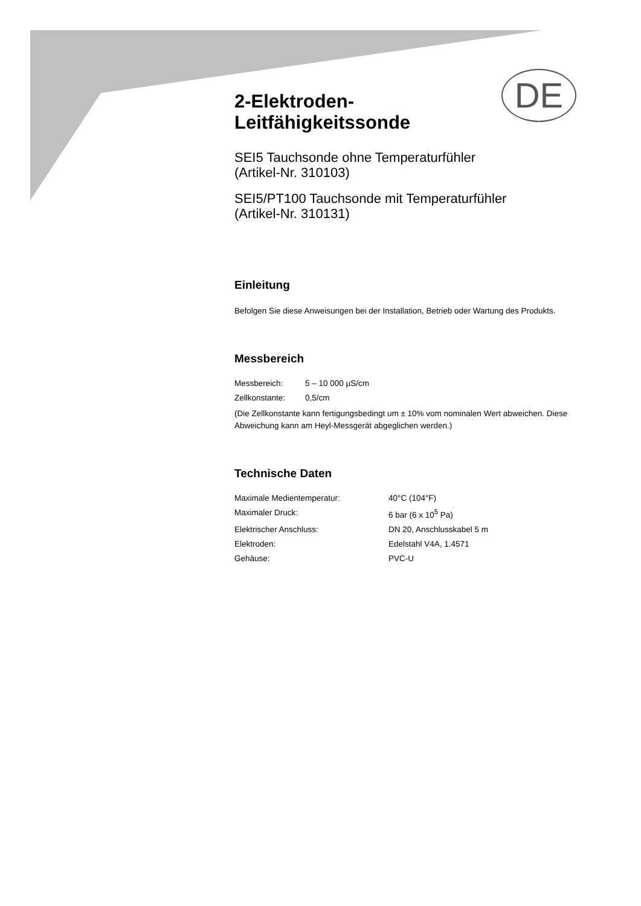DE
2-Elektroden-
Leitfähigkeitssonde
SEI5 Tauchsonde ohne Temperaturfühler
(Artikel-Nr. 310103)
SEI5/PT100 Tauchsonde mit Temperaturfühler
(Artikel-Nr. 310131)
Einleitung
Befolgen Sie diese Anweisungen bei der Installation, Betrieb oder Wartung des Produkts.
Messbereich
| Messbereich: | 5 – 10 000 µS/cm |
| Zellkonstante: | 0,5/cm |
(Die Zellkonstante kann fertigungsbedingt um ± 10% vom nominalen Wert abweichen. Diese Abweichung kann am Heyl-Messgerät abgeglichen werden.)
Technische Daten
| Maximale Medientemperatur: | 40°C (104°F) |
| Maximaler Druck: | 6 bar (6 x 10<sup>5</sup> Pa) |
| Elektrischer Anschluss: | DN 20, Anschlusskabel 5 m |
| Elektroden: | Edelstahl V4A, 1.4571 |
| Gehäuse: | PVC-U |